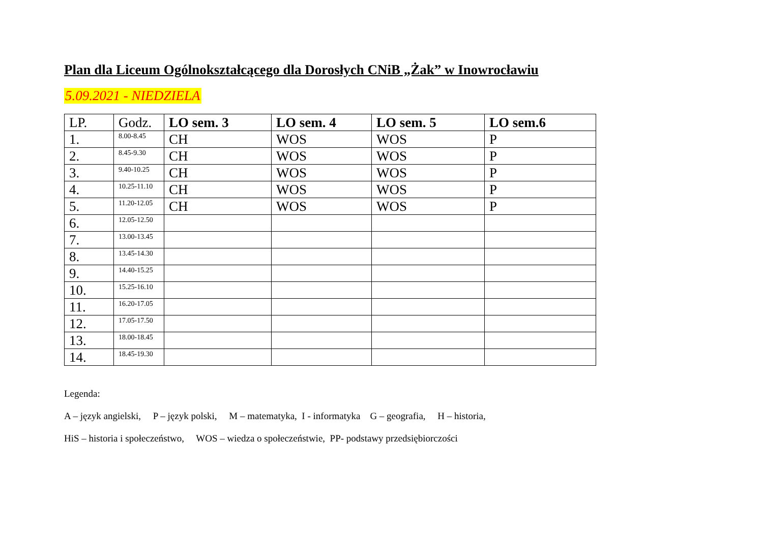Plan dla Liceum Ogólnokształcącego dla Dorosłych CNiB „Żak” w Inowrocławiu
5.09.2021 - NIEDZIELA
| LP. | Godz. | LO sem. 3 | LO sem. 4 | LO sem. 5 | LO sem.6 |
| --- | --- | --- | --- | --- | --- |
| 1. | 8.00-8.45 | CH | WOS | WOS | P |
| 2. | 8.45-9.30 | CH | WOS | WOS | P |
| 3. | 9.40-10.25 | CH | WOS | WOS | P |
| 4. | 10.25-11.10 | CH | WOS | WOS | P |
| 5. | 11.20-12.05 | CH | WOS | WOS | P |
| 6. | 12.05-12.50 | | | | |
| 7. | 13.00-13.45 | | | | |
| 8. | 13.45-14.30 | | | | |
| 9. | 14.40-15.25 | | | | |
| 10. | 15.25-16.10 | | | | |
| 11. | 16.20-17.05 | | | | |
| 12. | 17.05-17.50 | | | | |
| 13. | 18.00-18.45 | | | | |
| 14. | 18.45-19.30 | | | | |
Legenda:
A – język angielski, P – język polski, M – matematyka, I - informatyka G – geografia, H – historia,
HiS – historia i społeczeństwo, WOS – wiedza o społeczeństwie, PP- podstawy przedsiębiorczości